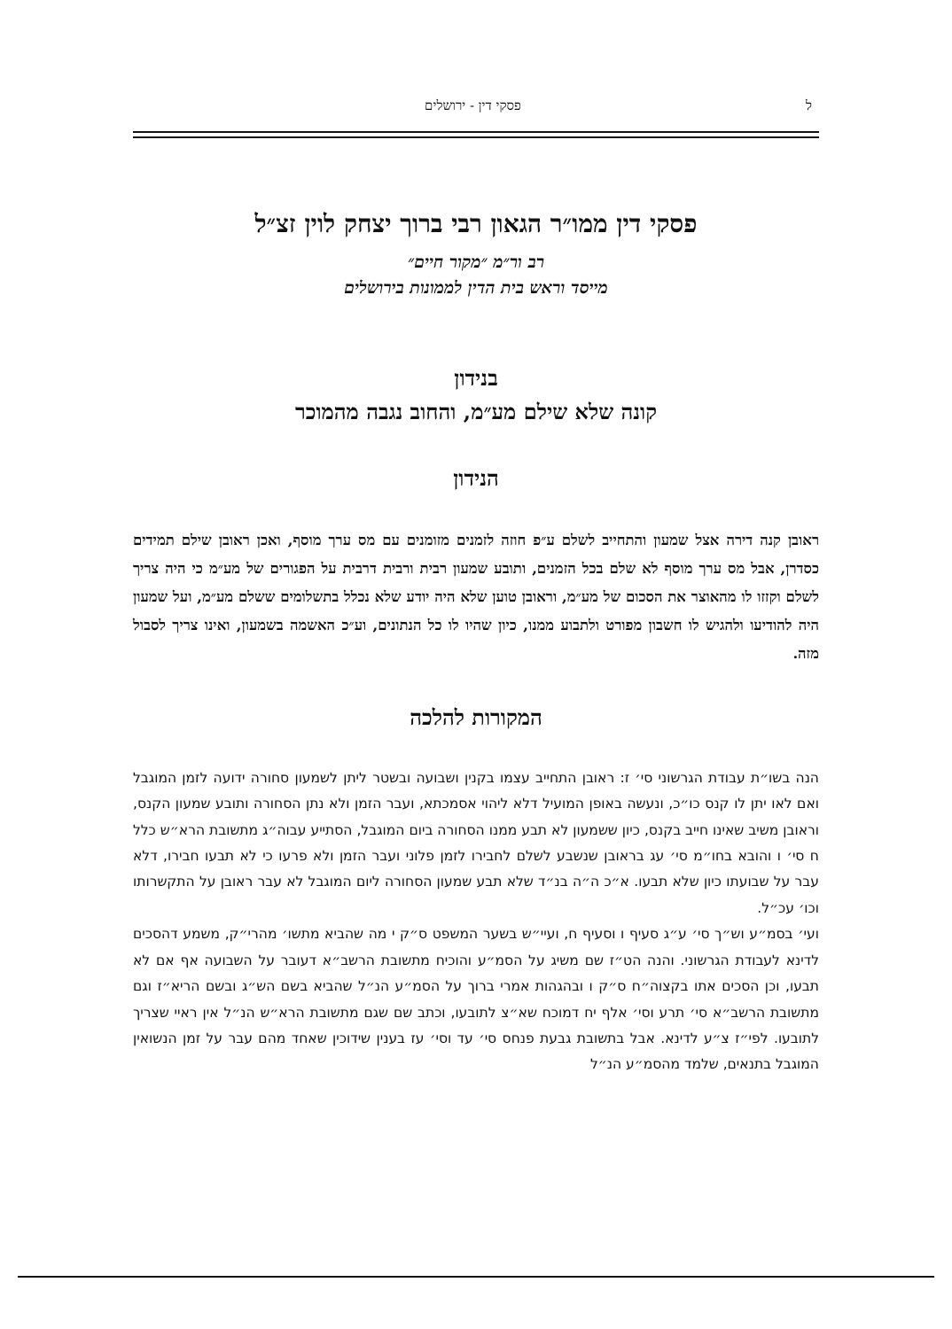ל פסקי דין - ירושלים
פסקי דין ממו״ר הגאון רבי ברוך יצחק לוין זצ״ל
רב ור״מ ״מקור חיים״
מייסד וראש בית הדין לממונות בירושלים
בנידון
קונה שלא שילם מע״מ, והחוב נגבה מהמוכר
הנידון
ראובן קנה דירה אצל שמעון והתחייב לשלם ע״פ חוזה לזמנים מזומנים עם מס ערך מוסף, ואכן ראובן שילם תמידים כסדרן, אבל מס ערך מוסף לא שלם בכל הזמנים, ותובע שמעון רבית ורבית דרבית על הפגורים של מע״מ כי היה צריך לשלם וקזזו לו מהאוצר את הסכום של מע״מ, וראובן טוען שלא היה יודע שלא נכלל בתשלומים ששלם מע״מ, ועל שמעון היה להודיעו ולהגיש לו חשבון מפורט ולתבוע ממנו, כיון שהיו לו כל הנתונים, וע״כ האשמה בשמעון, ואינו צריך לסבול מזה.
המקורות להלכה
הנה בשו״ת עבודת הגרשוני סי׳ ז: ראובן התחייב עצמו בקנין ושבועה ובשטר ליתן לשמעון סחורה ידועה לזמן המוגבל ואם לאו יתן לו קנס כו״כ, ונעשה באופן המועיל דלא ליהוי אסמכתא, ועבר הזמן ולא נתן הסחורה ותובע שמעון הקנס, וראובן משיב שאינו חייב בקנס, כיון ששמעון לא תבע ממנו הסחורה ביום המוגבל, הסתייע עבוה״ג מתשובת הרא״ש כלל ח סי׳ ו והובא בחו״מ סי׳ עג בראובן שנשבע לשלם לחבירו לזמן פלוני ועבר הזמן ולא פרעו כי לא תבעו חבירו, דלא עבר על שבועתו כיון שלא תבעו. א״כ ה״ה בנ״ד שלא תבע שמעון הסחורה ליום המוגבל לא עבר ראובן על התקשרותו וכו׳ עכ״ל.
ועי׳ בסמ״ע וש״ך סי׳ ע״ג סעיף ו וסעיף ח, ועיי״ש בשער המשפט ס״ק י מה שהביא מתשו׳ מהרי״ק, משמע דהסכים לדינא לעבודת הגרשוני. והנה הט״ז שם משיג על הסמ״ע והוכיח מתשובת הרשב״א דעובר על השבועה אף אם לא תבעו, וכן הסכים אתו בקצוה״ח ס״ק ו ובהגהות אמרי ברוך על הסמ״ע הנ״ל שהביא בשם הש״ג ובשם הריא״ז וגם מתשובת הרשב״א סי׳ תרע וסי׳ אלף יח דמוכח שא״צ לתובעו, וכתב שם שגם מתשובת הרא״ש הנ״ל אין ראיי שצריך לתובעו. לפי״ז צ״ע לדינא. אבל בתשובת גבעת פנחס סי׳ עד וסי׳ עז בענין שידוכין שאחד מהם עבר על זמן הנשואין המוגבל בתנאים, שלמד מהסמ״ע הנ״ל